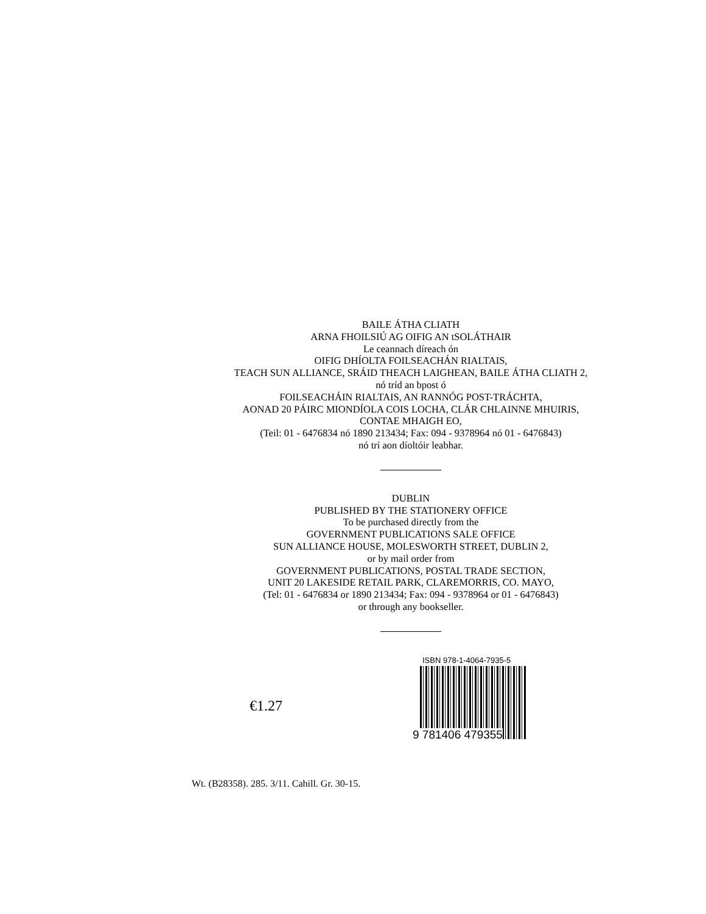BAILE ÁTHA CLIATH
ARNA FHOILSIÚ AG OIFIG AN tSOLÁTHAIR
Le ceannach díreach ón
OIFIG DHÍOLTA FOILSEACHÁN RIALTAIS,
TEACH SUN ALLIANCE, SRÁID THEACH LAIGHEAN, BAILE ÁTHA CLIATH 2,
nó tríd an bpost ó
FOILSEACHÁIN RIALTAIS, AN RANNÓG POST-TRÁCHTA,
AONAD 20 PÁIRC MIONDÍOLA COIS LOCHA, CLÁR CHLAINNE MHUIRIS,
CONTAE MHAIGH EO,
(Teil: 01 - 6476834 nó 1890 213434; Fax: 094 - 9378964 nó 01 - 6476843)
nó trí aon díoltóir leabhar.
DUBLIN
PUBLISHED BY THE STATIONERY OFFICE
To be purchased directly from the
GOVERNMENT PUBLICATIONS SALE OFFICE
SUN ALLIANCE HOUSE, MOLESWORTH STREET, DUBLIN 2,
or by mail order from
GOVERNMENT PUBLICATIONS, POSTAL TRADE SECTION,
UNIT 20 LAKESIDE RETAIL PARK, CLAREMORRIS, CO. MAYO,
(Tel: 01 - 6476834 or 1890 213434; Fax: 094 - 9378964 or 01 - 6476843)
or through any bookseller.
€1.27
ISBN 978-1-4064-7935-5
9 781406 479355
Wt. (B28358). 285. 3/11. Cahill. Gr. 30-15.